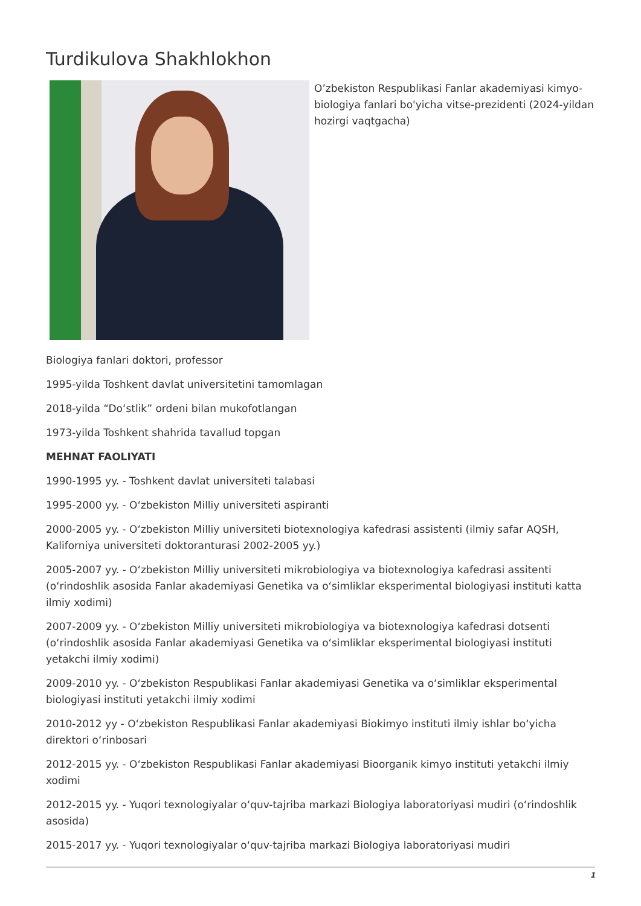Turdikulova Shakhlokhon
O’zbekiston Respublikasi Fanlar akademiyasi kimyo-biologiya fanlari bo'yicha vitse-prezidenti (2024-yildan hozirgi vaqtgacha)
Biologiya fanlari doktori, professor
1995-yilda Toshkent davlat universitetini tamomlagan
2018-yilda “Do‘stlik” ordeni bilan mukofotlangan
1973-yilda Toshkent shahrida tavallud topgan
MEHNAT FAOLIYATI
1990-1995 yy. - Toshkent davlat universiteti talabasi
1995-2000 yy. - O‘zbekiston Milliy universiteti aspiranti
2000-2005 yy. - O‘zbekiston Milliy universiteti biotexnologiya kafedrasi assistenti (ilmiy safar AQSH, Kaliforniya universiteti doktoranturasi 2002-2005 yy.)
2005-2007 yy. - O‘zbekiston Milliy universiteti mikrobiologiya va biotexnologiya kafedrasi assitenti (o‘rindoshlik asosida Fanlar akademiyasi Genetika va o‘simliklar eksperimental biologiyasi instituti katta ilmiy xodimi)
2007-2009 yy. - O‘zbekiston Milliy universiteti mikrobiologiya va biotexnologiya kafedrasi dotsenti (o‘rindoshlik asosida Fanlar akademiyasi Genetika va o‘simliklar eksperimental biologiyasi instituti yetakchi ilmiy xodimi)
2009-2010 yy. - O‘zbekiston Respublikasi Fanlar akademiyasi Genetika va o‘simliklar eksperimental biologiyasi instituti yetakchi ilmiy xodimi
2010-2012 yy - O‘zbekiston Respublikasi Fanlar akademiyasi Biokimyo instituti ilmiy ishlar bo‘yicha direktori o‘rinbosari
2012-2015 yy. - O‘zbekiston Respublikasi Fanlar akademiyasi Bioorganik kimyo instituti yetakchi ilmiy xodimi
2012-2015 yy. - Yuqori texnologiyalar o‘quv-tajriba markazi Biologiya laboratoriyasi mudiri (o‘rindoshlik asosida)
2015-2017 yy. - Yuqori texnologiyalar o‘quv-tajriba markazi Biologiya laboratoriyasi mudiri
1